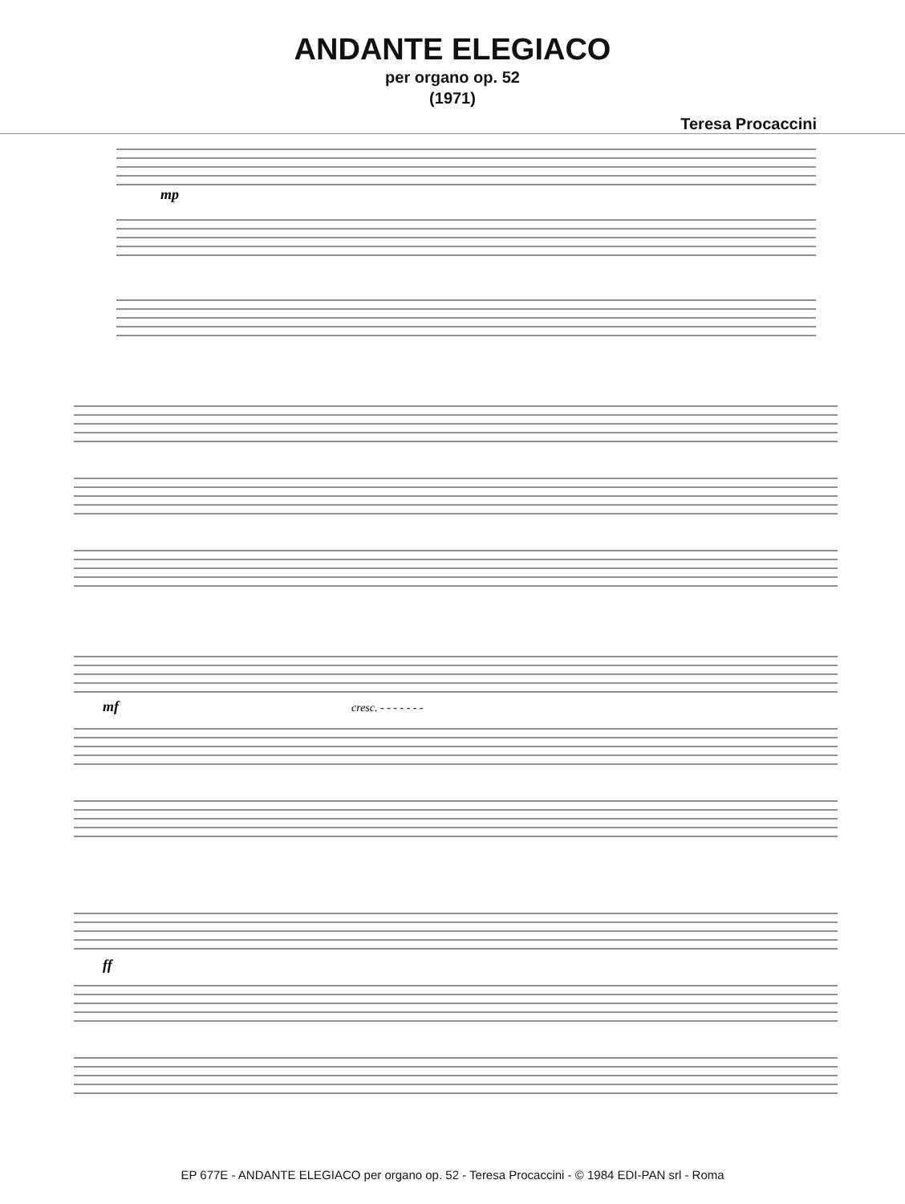ANDANTE ELEGIACO
per organo op. 52
(1971)
Teresa Procaccini
mp
mf
cresc. - - - - - - -
ff
EP 677E - ANDANTE ELEGIACO per organo op. 52 - Teresa Procaccini - © 1984 EDI-PAN srl - Roma